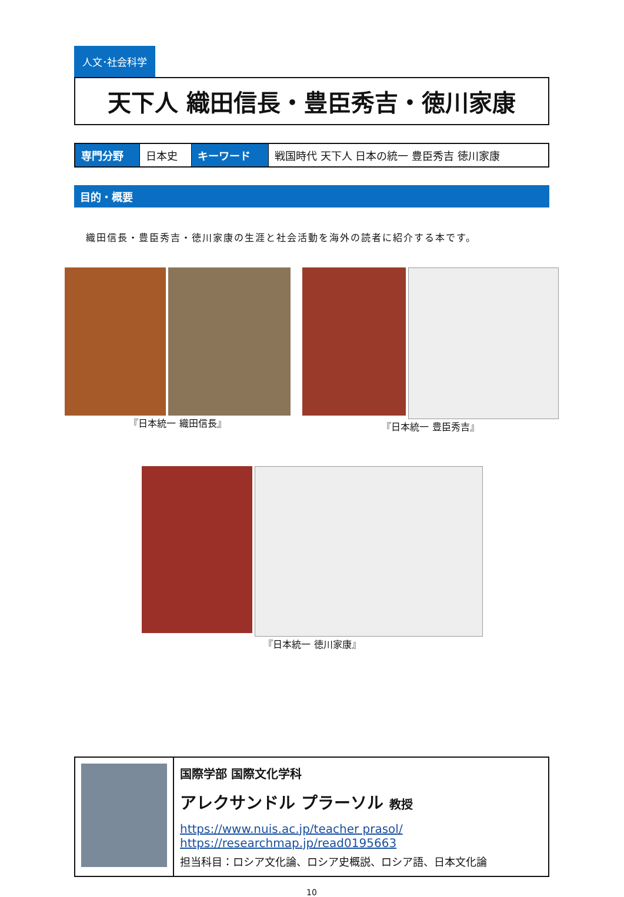人文･社会科学
天下人 織田信長・豊臣秀吉・徳川家康
| 専門分野 | 日本史 | キーワード | 戦国時代 天下人 日本の統一 豊臣秀吉 徳川家康 |
目的・概要
織田信長・豊臣秀吉・徳川家康の生涯と社会活動を海外の読者に紹介する本です。
『日本統一 織田信長』 『日本統一 豊臣秀吉』
『日本統一 徳川家康』
国際学部 国際文化学科
アレクサンドル プラーソル 教授
https://www.nuis.ac.jp/teacher prasol/
https://researchmap.jp/read0195663
担当科目：ロシア文化論、ロシア史概説、ロシア語、日本文化論
10